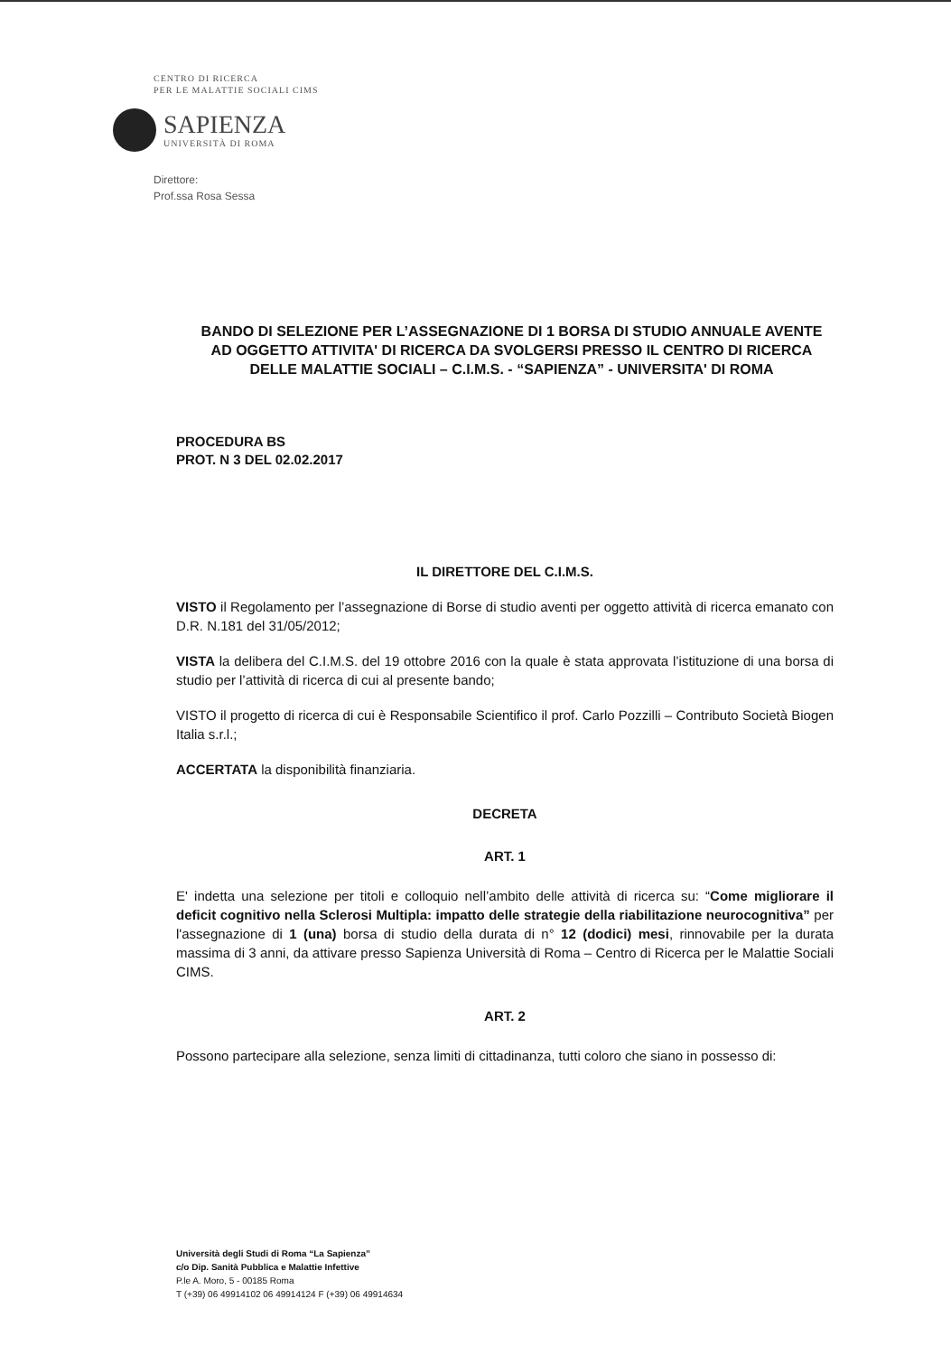CENTRO DI RICERCA
PER LE MALATTIE SOCIALI CIMS
SAPIENZA
UNIVERSITÀ DI ROMA
Direttore:
Prof.ssa Rosa Sessa
BANDO DI SELEZIONE PER L’ASSEGNAZIONE DI 1 BORSA DI STUDIO ANNUALE AVENTE AD OGGETTO ATTIVITA' DI RICERCA DA SVOLGERSI PRESSO IL CENTRO DI RICERCA DELLE MALATTIE SOCIALI – C.I.M.S. - “SAPIENZA” - UNIVERSITA' DI ROMA
PROCEDURA BS
PROT. N 3 DEL 02.02.2017
IL DIRETTORE DEL C.I.M.S.
VISTO il Regolamento per l’assegnazione di Borse di studio aventi per oggetto attività di ricerca emanato con D.R. N.181 del 31/05/2012;
VISTA la delibera del C.I.M.S. del 19 ottobre 2016 con la quale è stata approvata l’istituzione di una borsa di studio per l’attività di ricerca di cui al presente bando;
VISTO il progetto di ricerca di cui è Responsabile Scientifico il prof. Carlo Pozzilli – Contributo Società Biogen Italia s.r.l.;
ACCERTATA la disponibilità finanziaria.
DECRETA
ART. 1
E' indetta una selezione per titoli e colloquio nell’ambito delle attività di ricerca su: “Come migliorare il deficit cognitivo nella Sclerosi Multipla: impatto delle strategie della riabilitazione neurocognitiva” per l'assegnazione di 1 (una) borsa di studio della durata di n° 12 (dodici) mesi, rinnovabile per la durata massima di 3 anni, da attivare presso Sapienza Università di Roma – Centro di Ricerca per le Malattie Sociali CIMS.
ART. 2
Possono partecipare alla selezione, senza limiti di cittadinanza, tutti coloro che siano in possesso di:
Università degli Studi di Roma “La Sapienza”
c/o Dip. Sanità Pubblica e Malattie Infettive
P.le A. Moro, 5 - 00185 Roma
T (+39) 06 49914102 06 49914124 F (+39) 06 49914634